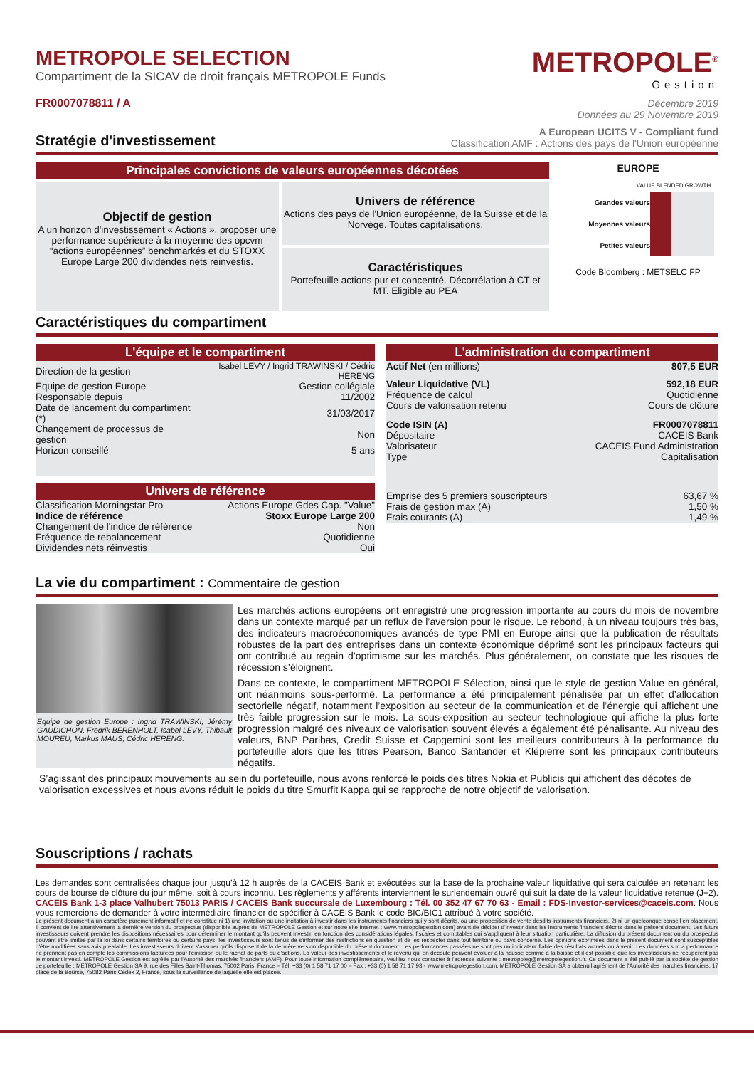METROPOLE SELECTION
Compartiment de la SICAV de droit français METROPOLE Funds
FR0007078811 / A
METROPOLE<sup>®</sup>
Gestion
Décembre 2019
Données au 29 Novembre 2019
Stratégie d'investissement
A European UCITS V - Compliant fund
Classification AMF : Actions des pays de l'Union européenne
Principales convictions de valeurs européennes décotées
Objectif de gestion
A un horizon d'investissement « Actions », proposer une performance supérieure à la moyenne des opcvm “actions européennes” benchmarkés et du STOXX Europe Large 200 dividendes nets réinvestis.
Univers de référence
Actions des pays de l'Union européenne, de la Suisse et de la Norvège. Toutes capitalisations.
Caractéristiques
Portefeuille actions pur et concentré. Décorrélation à CT et MT. Eligible au PEA
EUROPE
VALUE BLENDED GROWTH
| Grandes valeurs | | | |
| Moyennes valeurs | | | |
| Petites valeurs | | | |
Code Bloomberg : METSELC FP
Caractéristiques du compartiment
L'équipe et le compartiment
| Direction de la gestion | Isabel LEVY / Ingrid TRAWINSKI / Cédric HERENG |
| Equipe de gestion Europe | Gestion collégiale |
| Responsable depuis | 11/2002 |
| Date de lancement du compartiment (*) | 31/03/2017 |
| Changement de processus de gestion | Non |
| Horizon conseillé | 5 ans |
Univers de référence
| Classification Morningstar Pro | Actions Europe Gdes Cap. "Value" |
| Indice de référence | Stoxx Europe Large 200 |
| Changement de l'indice de référence | Non |
| Fréquence de rebalancement | Quotidienne |
| Dividendes nets réinvestis | Oui |
L'administration du compartiment
| Actif Net (en millions) | 807,5 EUR |
| Valeur Liquidative (VL) | 592,18 EUR |
| Fréquence de calcul | Quotidienne |
| Cours de valorisation retenu | Cours de clôture |
| Code ISIN (A) | FR0007078811 |
| Dépositaire | CACEIS Bank |
| Valorisateur | CACEIS Fund Administration |
| Type | Capitalisation |
| Emprise des 5 premiers souscripteurs | 63,67 % |
| Frais de gestion max (A) | 1,50 % |
| Frais courants (A) | 1,49 % |
La vie du compartiment : Commentaire de gestion
Equipe de gestion Europe : Ingrid TRAWINSKI, Jérémy GAUDICHON, Fredrik BERENHOLT, Isabel LEVY, Thibault MOUREU, Markus MAUS, Cédric HERENG.
Les marchés actions européens ont enregistré une progression importante au cours du mois de novembre dans un contexte marqué par un reflux de l’aversion pour le risque. Le rebond, à un niveau toujours très bas, des indicateurs macroéconomiques avancés de type PMI en Europe ainsi que la publication de résultats robustes de la part des entreprises dans un contexte économique déprimé sont les principaux facteurs qui ont contribué au regain d’optimisme sur les marchés. Plus généralement, on constate que les risques de récession s’éloignent.
Dans ce contexte, le compartiment METROPOLE Sélection, ainsi que le style de gestion Value en général, ont néanmoins sous-performé. La performance a été principalement pénalisée par un effet d’allocation sectorielle négatif, notamment l’exposition au secteur de la communication et de l’énergie qui affichent une très faible progression sur le mois. La sous-exposition au secteur technologique qui affiche la plus forte progression malgré des niveaux de valorisation souvent élevés a également été pénalisante. Au niveau des valeurs, BNP Paribas, Credit Suisse et Capgemini sont les meilleurs contributeurs à la performance du portefeuille alors que les titres Pearson, Banco Santander et Klépierre sont les principaux contributeurs négatifs.
S’agissant des principaux mouvements au sein du portefeuille, nous avons renforcé le poids des titres Nokia et Publicis qui affichent des décotes de valorisation excessives et nous avons réduit le poids du titre Smurfit Kappa qui se rapproche de notre objectif de valorisation.
Souscriptions / rachats
Les demandes sont centralisées chaque jour jusqu’à 12 h auprès de la CACEIS Bank et exécutées sur la base de la prochaine valeur liquidative qui sera calculée en retenant les cours de bourse de clôture du jour même, soit à cours inconnu. Les règlements y afférents interviennent le surlendemain ouvré qui suit la date de la valeur liquidative retenue (J+2). CACEIS Bank 1-3 place Valhubert 75013 PARIS / CACEIS Bank succursale de Luxembourg : Tél. 00 352 47 67 70 63 - Email : FDS-Investor-services@caceis.com. Nous vous remercions de demander à votre intermédiaire financier de spécifier à CACEIS Bank le code BIC/BIC1 attribué à votre société.
Le présent document a un caractère purement informatif et ne constitue ni 1) une invitation ou une incitation à investir dans les instruments financiers qui y sont décrits, ou une proposition de vente desdits instruments financiers, 2) ni un quelconque conseil en placement. Il convient de lire attentivement la dernière version du prospectus (disponible auprès de METROPOLE Gestion et sur notre site Internet : www.metropolegestion.com) avant de décider d'investir dans les instruments financiers décrits dans le présent document. Les futurs investisseurs doivent prendre les dispositions nécessaires pour déterminer le montant qu'ils peuvent investir, en fonction des considérations légales, fiscales et comptables qui s'appliquent à leur situation particulière. La diffusion du présent document ou du prospectus pouvant être limitée par la loi dans certains territoires ou certains pays, les investisseurs sont tenus de s'informer des restrictions en question et de les respecter dans tout territoire ou pays concerné. Les opinions exprimées dans le présent document sont susceptibles d'être modifiées sans avis préalable. Les investisseurs doivent s'assurer qu'ils disposent de la dernière version disponible du présent document. Les performances passées ne sont pas un indicateur fiable des résultats actuels ou à venir. Les données sur la performance ne prennent pas en compte les commissions facturées pour l'émission ou le rachat de parts ou d'actions. La valeur des investissements et le revenu qui en découle peuvent évoluer à la hausse comme à la baisse et il est possible que les investisseurs ne récupèrent pas le montant investi. METROPOLE Gestion est agréée par l'Autorité des marchés financiers (AMF). Pour toute information complémentaire, veuillez nous contacter à l'adresse suivante : metropoleg@metropolegestion.fr. Ce document a été publié par la société de gestion de portefeuille : METROPOLE Gestion SA 9, rue des Filles Saint-Thomas, 75002 Paris, France – Tél. +33 (0) 1 58 71 17 00 – Fax : +33 (0) 1 58 71 17 93 - www.metropolegestion.com. METROPOLE Gestion SA a obtenu l'agrément de l'Autorité des marchés financiers, 17 place de la Bourse, 75082 Paris Cedex 2, France, sous la surveillance de laquelle elle est placée.